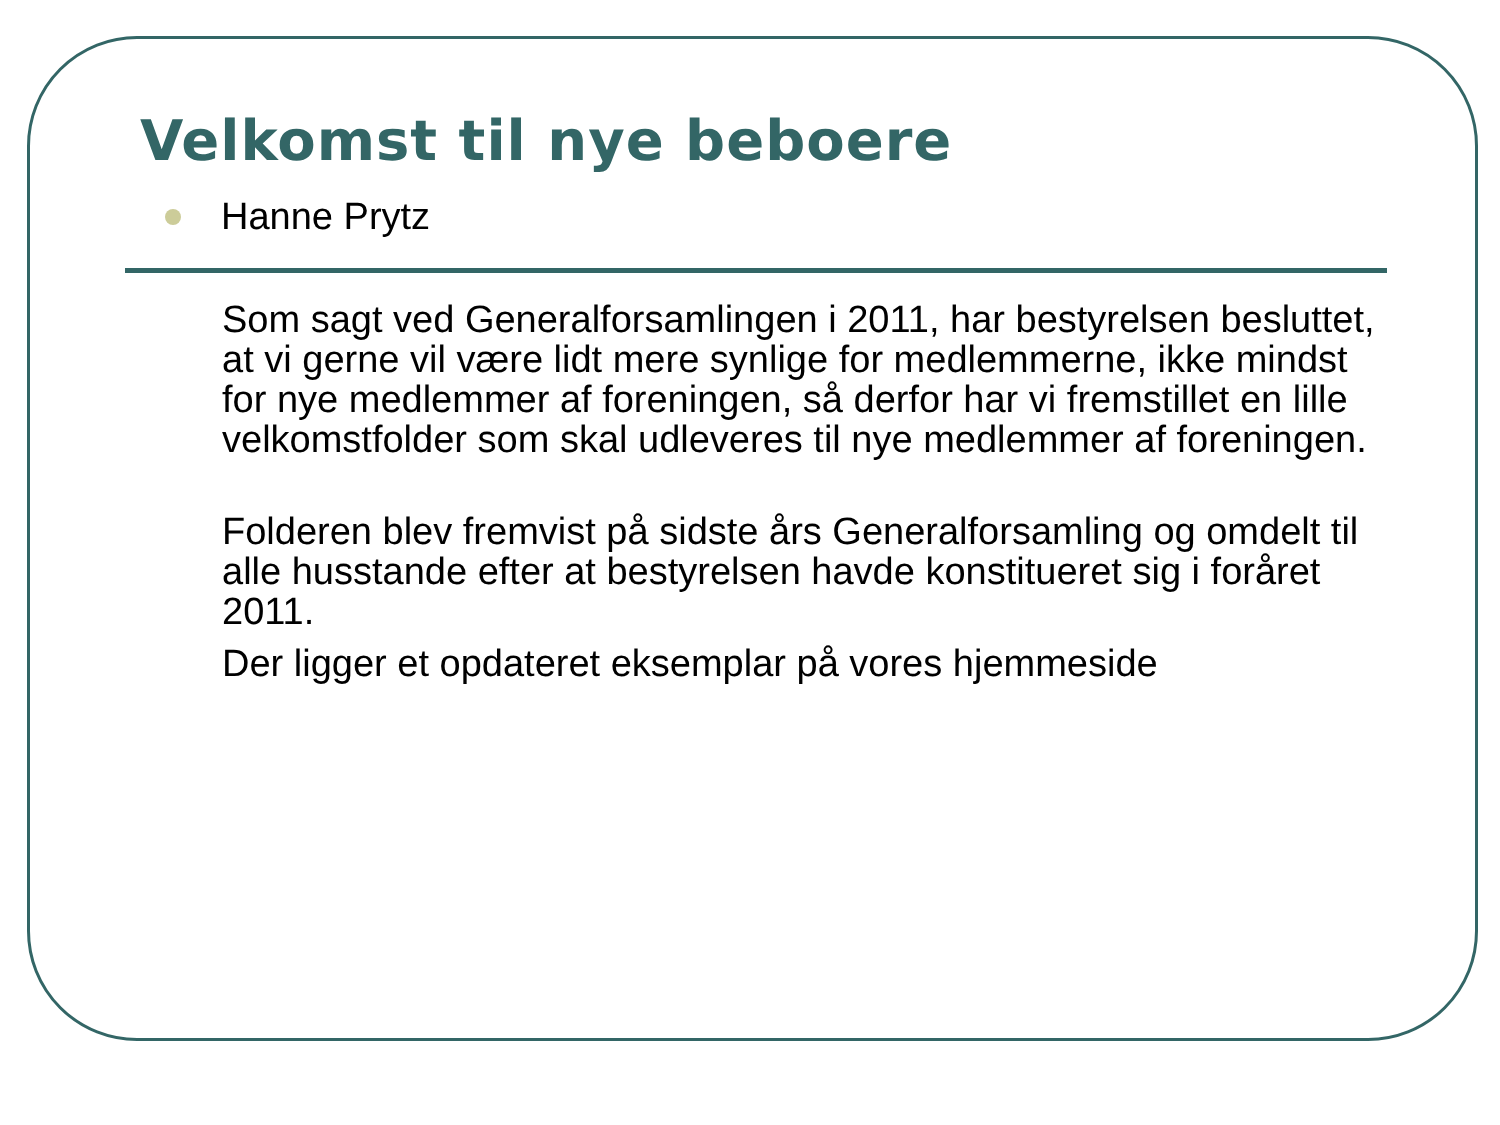Velkomst til nye beboere
Hanne Prytz
Som sagt ved Generalforsamlingen i 2011, har bestyrelsen besluttet, at vi gerne vil være lidt mere synlige for medlemmerne, ikke mindst for nye medlemmer af foreningen, så derfor har vi fremstillet en lille velkomstfolder som skal udleveres til nye medlemmer af foreningen.
Folderen blev fremvist på sidste års Generalforsamling og omdelt til alle husstande efter at bestyrelsen havde konstitueret sig i foråret 2011.
Der ligger et opdateret eksemplar på vores hjemmeside